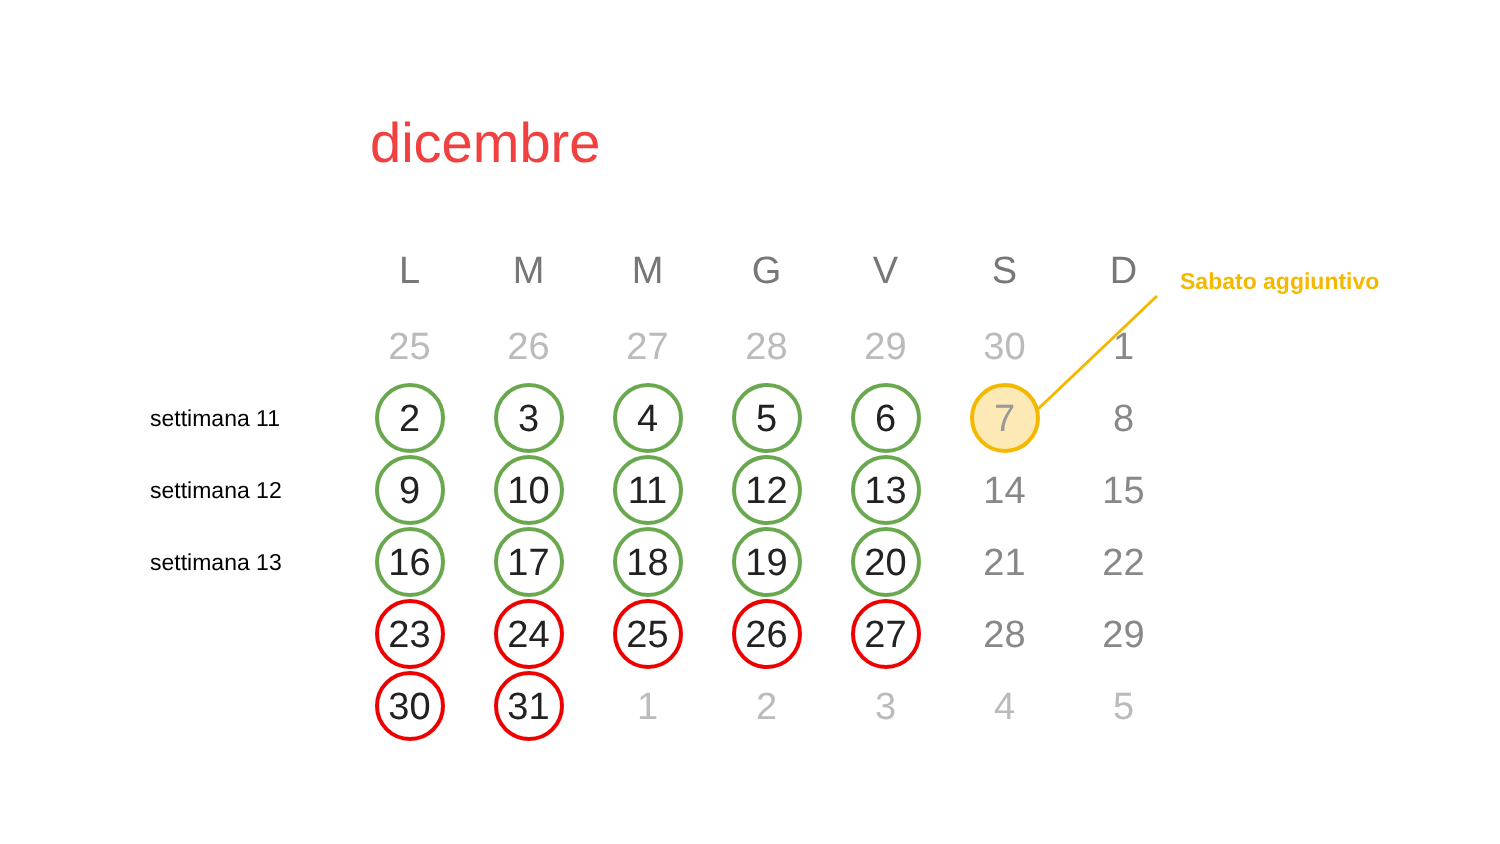dicembre
Sabato aggiuntivo
| | L | M | M | G | V | S | D |
| --- | --- | --- | --- | --- | --- | --- | --- |
| | 25 | 26 | 27 | 28 | 29 | 30 | 1 |
| settimana 11 | 2 | 3 | 4 | 5 | 6 | 7 | 8 |
| settimana 12 | 9 | 10 | 11 | 12 | 13 | 14 | 15 |
| settimana 13 | 16 | 17 | 18 | 19 | 20 | 21 | 22 |
| | 23 | 24 | 25 | 26 | 27 | 28 | 29 |
| | 30 | 31 | 1 | 2 | 3 | 4 | 5 |